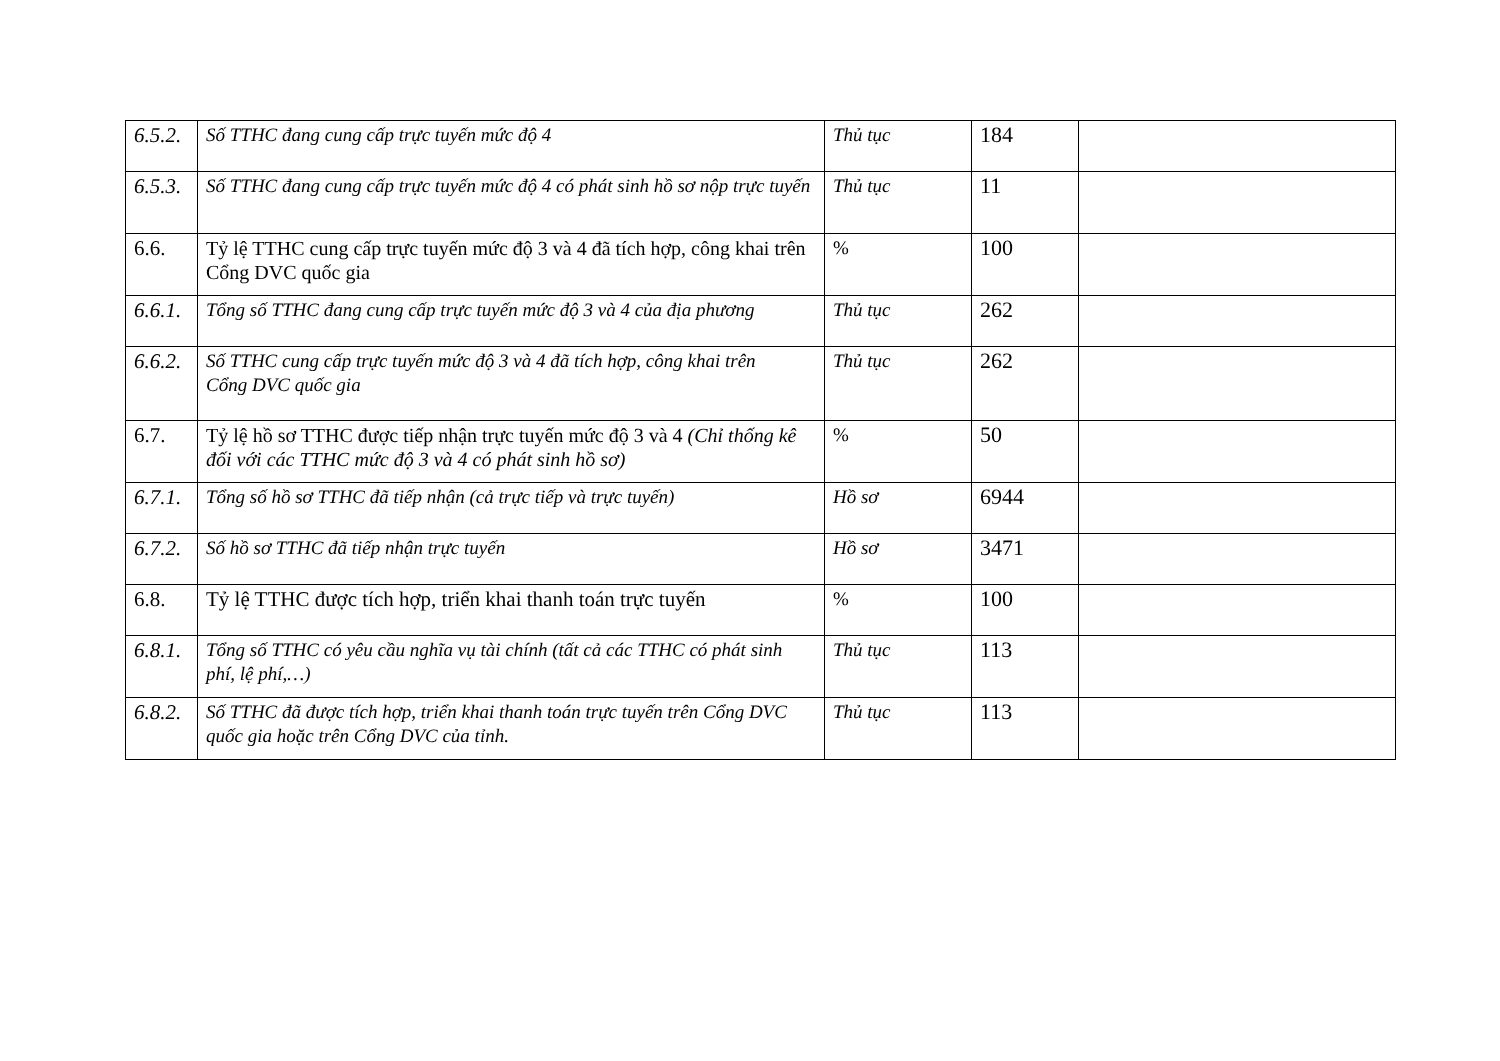| 6.5.2. | Số TTHC đang cung cấp trực tuyến mức độ 4 | Thủ tục | 184 | |
| 6.5.3. | Số TTHC đang cung cấp trực tuyến mức độ 4 có phát sinh hồ sơ nộp trực tuyến | Thủ tục | 11 | |
| 6.6. | Tỷ lệ TTHC cung cấp trực tuyến mức độ 3 và 4 đã tích hợp, công khai trên Cổng DVC quốc gia | % | 100 | |
| 6.6.1. | Tổng số TTHC đang cung cấp trực tuyến mức độ 3 và 4 của địa phương | Thủ tục | 262 | |
| 6.6.2. | Số TTHC cung cấp trực tuyến mức độ 3 và 4 đã tích hợp, công khai trên Cổng DVC quốc gia | Thủ tục | 262 | |
| 6.7. | Tỷ lệ hồ sơ TTHC được tiếp nhận trực tuyến mức độ 3 và 4 (Chỉ thống kê đối với các TTHC mức độ 3 và 4 có phát sinh hồ sơ) | % | 50 | |
| 6.7.1. | Tổng số hồ sơ TTHC đã tiếp nhận (cả trực tiếp và trực tuyến) | Hồ sơ | 6944 | |
| 6.7.2. | Số hồ sơ TTHC đã tiếp nhận trực tuyến | Hồ sơ | 3471 | |
| 6.8. | Tỷ lệ TTHC được tích hợp, triển khai thanh toán trực tuyến | % | 100 | |
| 6.8.1. | Tổng số TTHC có yêu cầu nghĩa vụ tài chính (tất cả các TTHC có phát sinh phí, lệ phí,…) | Thủ tục | 113 | |
| 6.8.2. | Số TTHC đã được tích hợp, triển khai thanh toán trực tuyến trên Cổng DVC quốc gia hoặc trên Cổng DVC của tỉnh. | Thủ tục | 113 | |